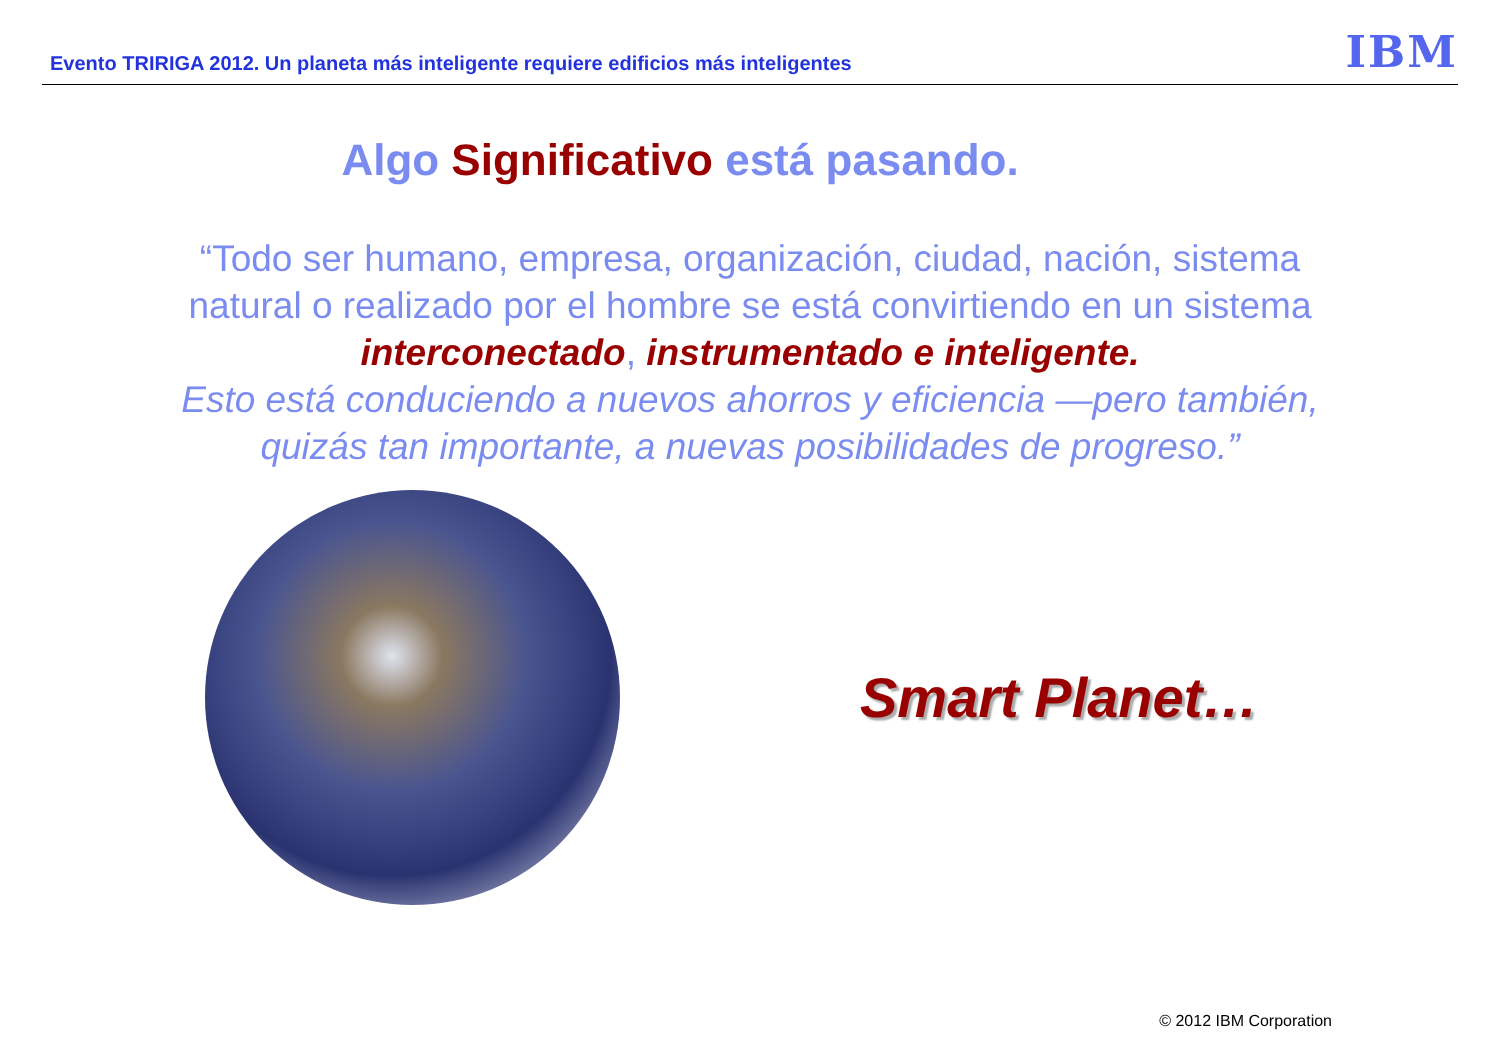Evento TRIRIGA 2012. Un planeta más inteligente requiere edificios más inteligentes
IBM
Algo Significativo está pasando.
“Todo ser humano, empresa, organización, ciudad, nación, sistema natural o realizado por el hombre se está convirtiendo en un sistema interconectado, instrumentado e inteligente.
Esto está conduciendo a nuevos ahorros y eficiencia —pero también, quizás tan importante, a nuevas posibilidades de progreso.”
Smart Planet…
© 2012 IBM Corporation